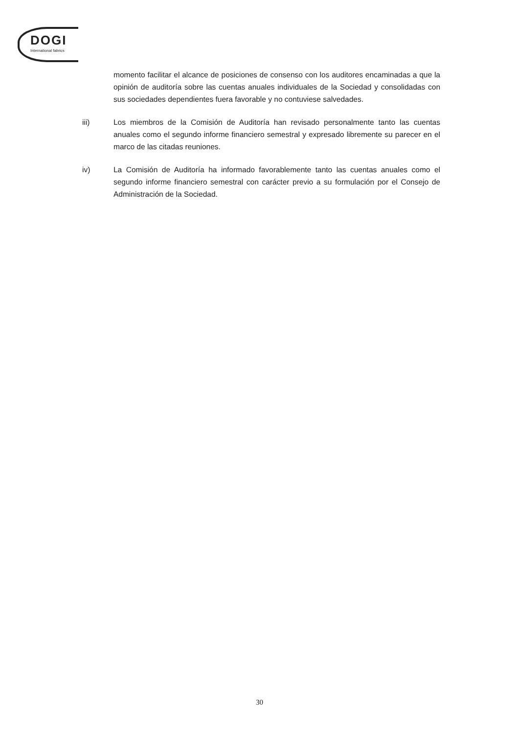DOGI
International fabrics
momento facilitar el alcance de posiciones de consenso con los auditores encaminadas a que la opinión de auditoría sobre las cuentas anuales individuales de la Sociedad y consolidadas con sus sociedades dependientes fuera favorable y no contuviese salvedades.
iii) Los miembros de la Comisión de Auditoría han revisado personalmente tanto las cuentas anuales como el segundo informe financiero semestral y expresado libremente su parecer en el marco de las citadas reuniones.
iv) La Comisión de Auditoría ha informado favorablemente tanto las cuentas anuales como el segundo informe financiero semestral con carácter previo a su formulación por el Consejo de Administración de la Sociedad.
30